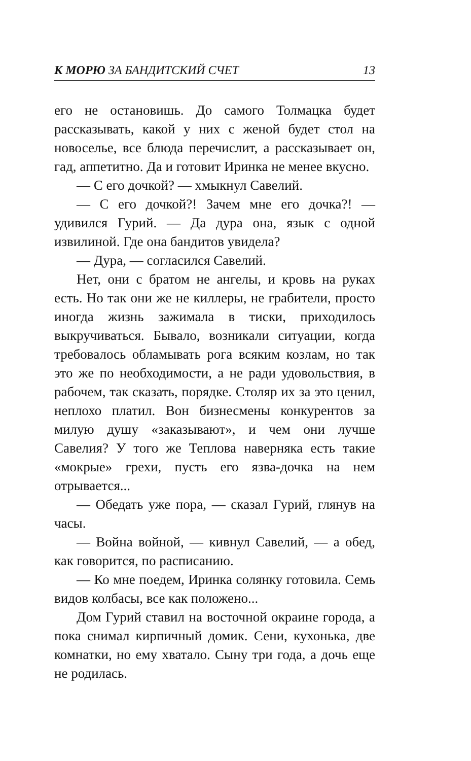К МОРЮ ЗА БАНДИТСКИЙ СЧЕТ 13
его не остановишь. До самого Толмацка будет рассказывать, какой у них с женой будет стол на новоселье, все блюда перечислит, а рассказывает он, гад, аппетитно. Да и готовит Иринка не менее вкусно.
— С его дочкой? — хмыкнул Савелий.
— С его дочкой?! Зачем мне его дочка?! — удивился Гурий. — Да дура она, язык с одной извилиной. Где она бандитов увидела?
— Дура, — согласился Савелий.
Нет, они с братом не ангелы, и кровь на руках есть. Но так они же не киллеры, не грабители, просто иногда жизнь зажимала в тиски, приходилось выкручиваться. Бывало, возникали ситуации, когда требовалось обламывать рога всяким козлам, но так это же по необходимости, а не ради удовольствия, в рабочем, так сказать, порядке. Столяр их за это ценил, неплохо платил. Вон бизнесмены конкурентов за милую душу «заказывают», и чем они лучше Савелия? У того же Теплова наверняка есть такие «мокрые» грехи, пусть его язва-дочка на нем отрывается...
— Обедать уже пора, — сказал Гурий, глянув на часы.
— Война войной, — кивнул Савелий, — а обед, как говорится, по расписанию.
— Ко мне поедем, Иринка солянку готовила. Семь видов колбасы, все как положено...
Дом Гурий ставил на восточной окраине города, а пока снимал кирпичный домик. Сени, кухонька, две комнатки, но ему хватало. Сыну три года, а дочь еще не родилась.